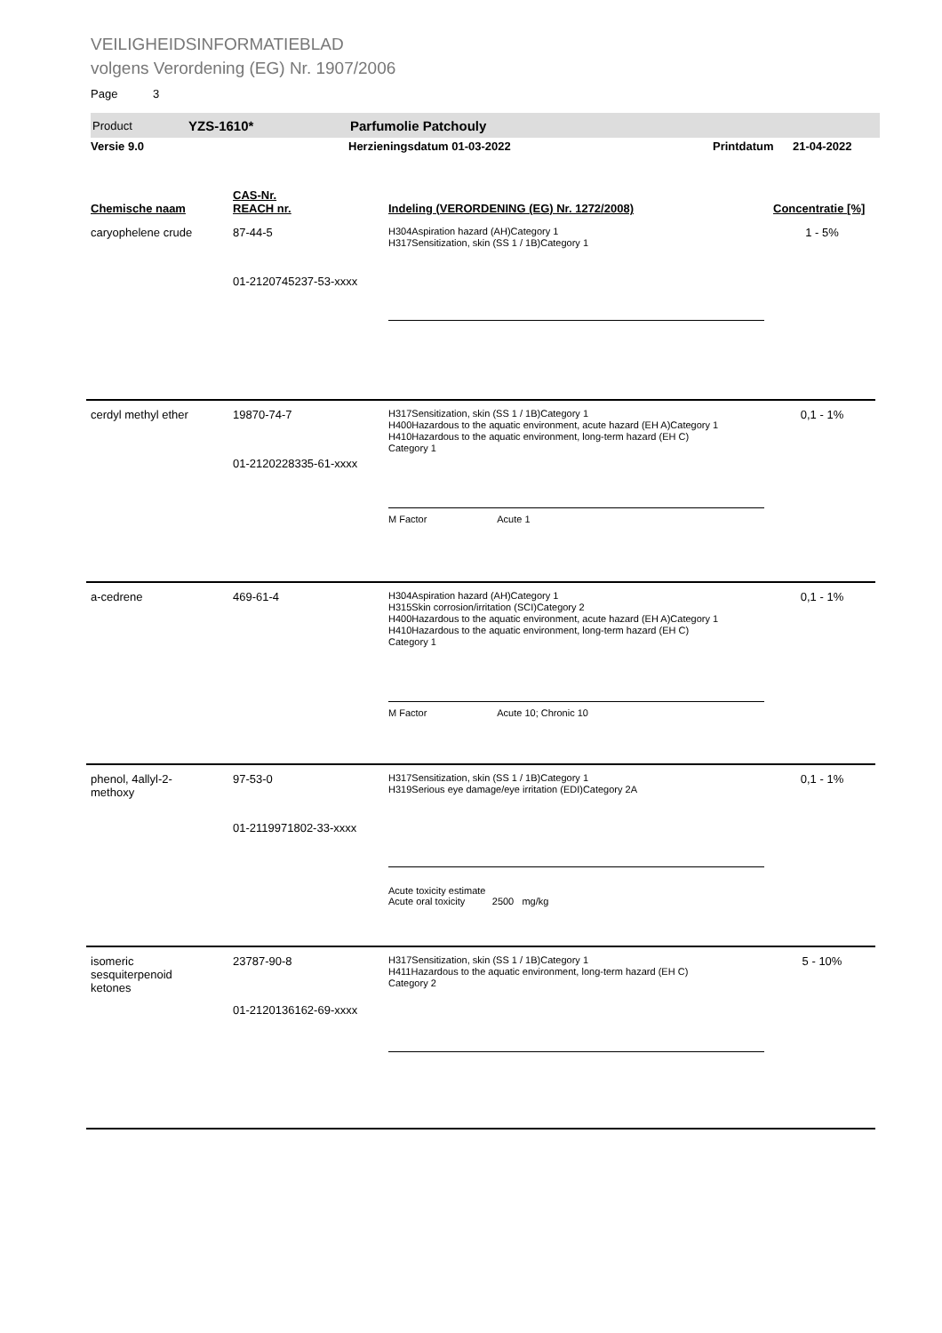VEILIGHEIDSINFORMATIEBLAD
volgens Verordening (EG) Nr. 1907/2006
Page 3
Product YZS-1610* Parfumolie Patchouly
Versie 9.0 Herzieningsdatum 01-03-2022 Printdatum 21-04-2022
| Chemische naam | CAS-Nr. REACH nr. | Indeling (VERORDENING (EG) Nr. 1272/2008) | Concentratie [%] |
| --- | --- | --- | --- |
| caryophelene crude | 87-44-5 01-2120745237-53-xxxx | H304Aspiration hazard (AH)Category 1 H317Sensitization, skin (SS 1 / 1B)Category 1 | 1 - 5% |
| cerdyl methyl ether | 19870-74-7 01-2120228335-61-xxxx | H317Sensitization, skin (SS 1 / 1B)Category 1 H400Hazardous to the aquatic environment, acute hazard (EH A)Category 1 H410Hazardous to the aquatic environment, long-term hazard (EH C) Category 1 M Factor Acute 1 | 0,1 - 1% |
| a-cedrene | 469-61-4 | H304Aspiration hazard (AH)Category 1 H315Skin corrosion/irritation (SCI)Category 2 H400Hazardous to the aquatic environment, acute hazard (EH A)Category 1 H410Hazardous to the aquatic environment, long-term hazard (EH C) Category 1 M Factor Acute 10; Chronic 10 | 0,1 - 1% |
| phenol, 4allyl-2- methoxy | 97-53-0 01-2119971802-33-xxxx | H317Sensitization, skin (SS 1 / 1B)Category 1 H319Serious eye damage/eye irritation (EDI)Category 2A Acute toxicity estimate Acute oral toxicity 2500 mg/kg | 0,1 - 1% |
| isomeric sesquiterpenoid ketones | 23787-90-8 01-2120136162-69-xxxx | H317Sensitization, skin (SS 1 / 1B)Category 1 H411Hazardous to the aquatic environment, long-term hazard (EH C) Category 2 | 5 - 10% |